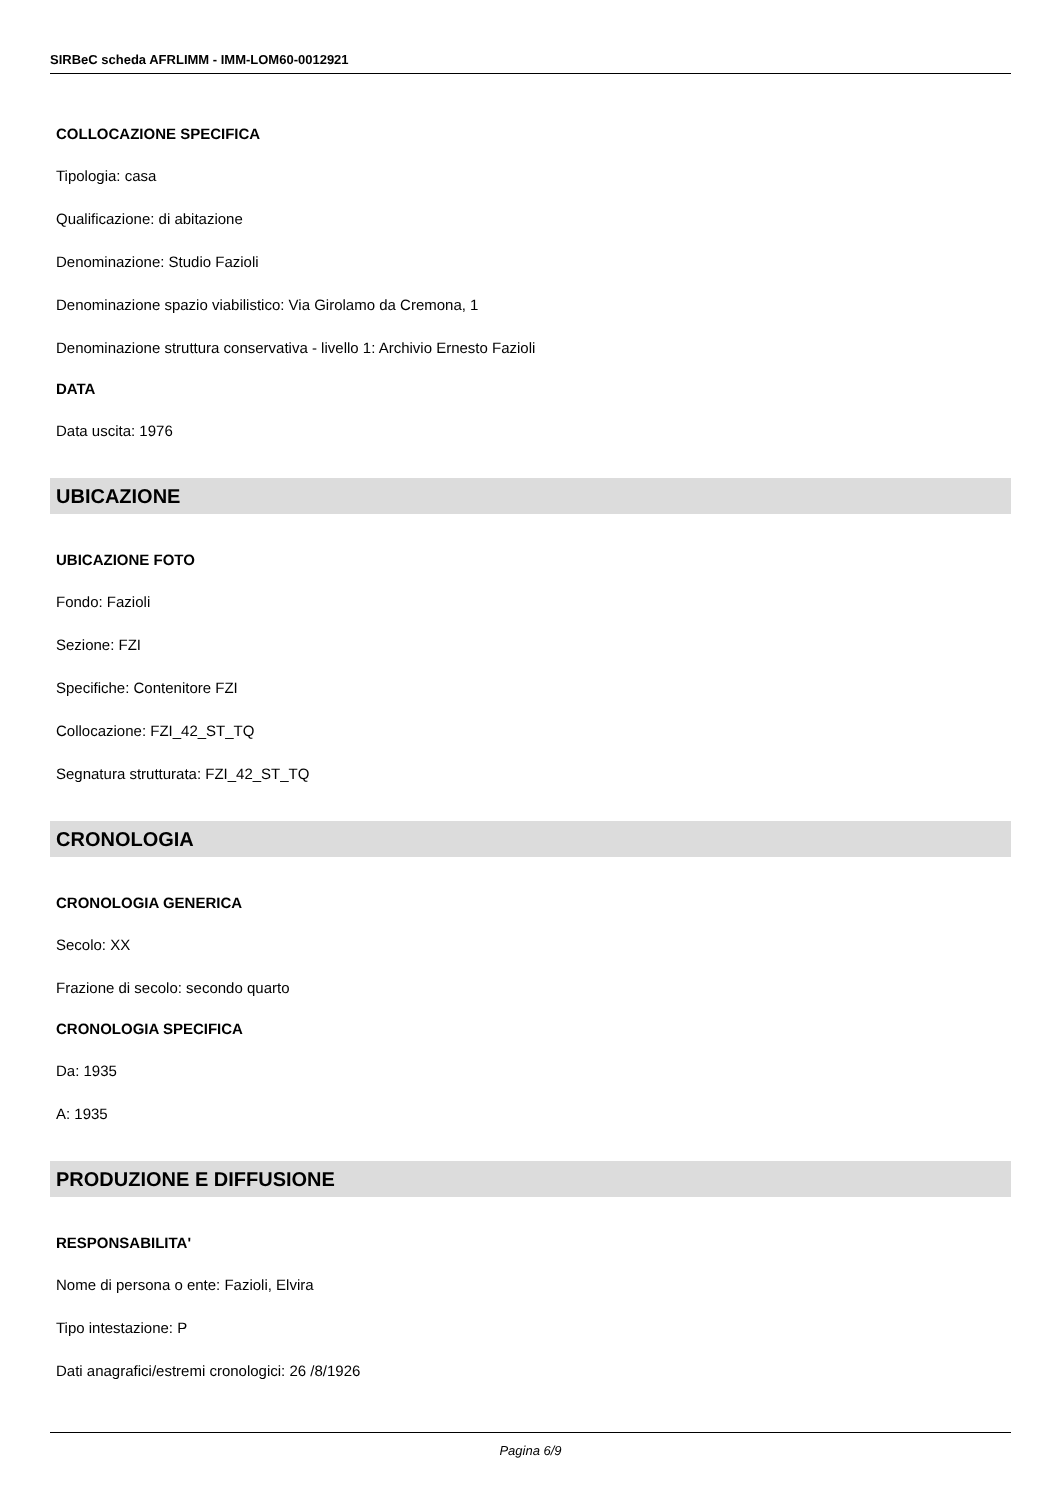SIRBeC scheda AFRLIMM - IMM-LOM60-0012921
COLLOCAZIONE SPECIFICA
Tipologia: casa
Qualificazione: di abitazione
Denominazione: Studio Fazioli
Denominazione spazio viabilistico: Via Girolamo da Cremona, 1
Denominazione struttura conservativa - livello 1: Archivio Ernesto Fazioli
DATA
Data uscita: 1976
UBICAZIONE
UBICAZIONE FOTO
Fondo: Fazioli
Sezione: FZI
Specifiche: Contenitore FZI
Collocazione: FZI_42_ST_TQ
Segnatura strutturata: FZI_42_ST_TQ
CRONOLOGIA
CRONOLOGIA GENERICA
Secolo: XX
Frazione di secolo: secondo quarto
CRONOLOGIA SPECIFICA
Da: 1935
A: 1935
PRODUZIONE E DIFFUSIONE
RESPONSABILITA'
Nome di persona o ente: Fazioli, Elvira
Tipo intestazione: P
Dati anagrafici/estremi cronologici: 26 /8/1926
Pagina 6/9